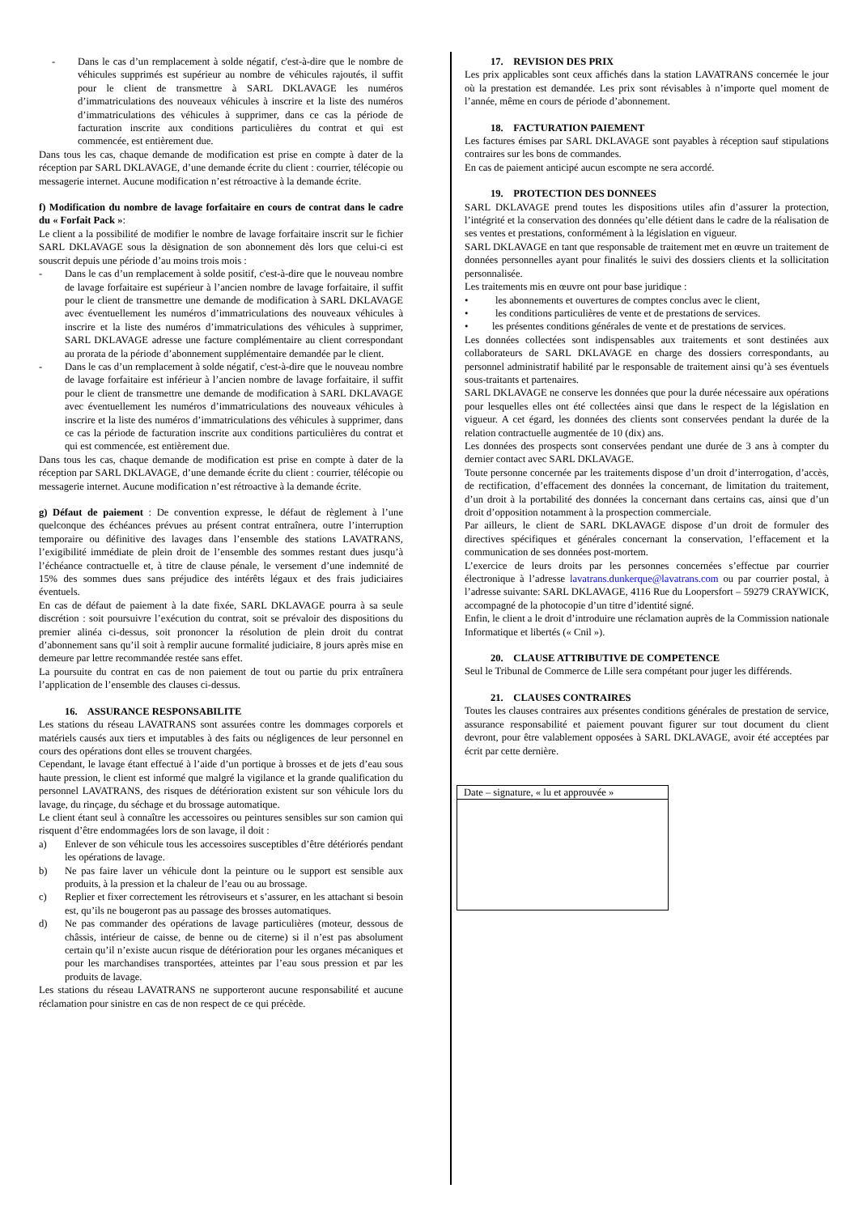- Dans le cas d’un remplacement à solde négatif, c'est-à-dire que le nombre de véhicules supprimés est supérieur au nombre de véhicules rajoutés, il suffit pour le client de transmettre à SARL DKLAVAGE les numéros d’immatriculations des nouveaux véhicules à inscrire et la liste des numéros d’immatriculations des véhicules à supprimer, dans ce cas la période de facturation inscrite aux conditions particulières du contrat et qui est commencée, est entièrement due.
Dans tous les cas, chaque demande de modification est prise en compte à dater de la réception par SARL DKLAVAGE, d’une demande écrite du client : courrier, télécopie ou messagerie internet. Aucune modification n’est rétroactive à la demande écrite.
f) Modification du nombre de lavage forfaitaire en cours de contrat dans le cadre du « Forfait Pack »:
Le client a la possibilité de modifier le nombre de lavage forfaitaire inscrit sur le fichier SARL DKLAVAGE sous la dèsignation de son abonnement dès lors que celui-ci est souscrit depuis une période d’au moins trois mois :
- Dans le cas d’un remplacement à solde positif, c'est-à-dire que le nouveau nombre de lavage forfaitaire est supérieur à l’ancien nombre de lavage forfaitaire, il suffit pour le client de transmettre une demande de modification à SARL DKLAVAGE avec éventuellement les numéros d’immatriculations des nouveaux véhicules à inscrire et la liste des numéros d’immatriculations des véhicules à supprimer, SARL DKLAVAGE adresse une facture complémentaire au client correspondant au prorata de la période d’abonnement supplémentaire demandée par le client.
- Dans le cas d’un remplacement à solde négatif, c'est-à-dire que le nouveau nombre de lavage forfaitaire est inférieur à l’ancien nombre de lavage forfaitaire, il suffit pour le client de transmettre une demande de modification à SARL DKLAVAGE avec éventuellement les numéros d’immatriculations des nouveaux véhicules à inscrire et la liste des numéros d’immatriculations des véhicules à supprimer, dans ce cas la période de facturation inscrite aux conditions particulières du contrat et qui est commencée, est entièrement due.
Dans tous les cas, chaque demande de modification est prise en compte à dater de la réception par SARL DKLAVAGE, d’une demande écrite du client : courrier, télécopie ou messagerie internet. Aucune modification n’est rétroactive à la demande écrite.
g) Défaut de paiement : De convention expresse, le défaut de règlement à l’une quelconque des échéances prévues au présent contrat entraînera, outre l’interruption temporaire ou définitive des lavages dans l’ensemble des stations LAVATRANS, l’exigibilité immédiate de plein droit de l’ensemble des sommes restant dues jusqu’à l’échéance contractuelle et, à titre de clause pénale, le versement d’une indemnité de 15% des sommes dues sans préjudice des intérêts légaux et des frais judiciaires éventuels.
En cas de défaut de paiement à la date fixée, SARL DKLAVAGE pourra à sa seule discrétion : soit poursuivre l’exécution du contrat, soit se prévaloir des dispositions du premier alinéa ci-dessus, soit prononcer la résolution de plein droit du contrat d’abonnement sans qu’il soit à remplir aucune formalité judiciaire, 8 jours après mise en demeure par lettre recommandée restée sans effet.
La poursuite du contrat en cas de non paiement de tout ou partie du prix entraînera l’application de l’ensemble des clauses ci-dessus.
16. ASSURANCE RESPONSABILITE
Les stations du réseau LAVATRANS sont assurées contre les dommages corporels et matériels causés aux tiers et imputables à des faits ou négligences de leur personnel en cours des opérations dont elles se trouvent chargées.
Cependant, le lavage étant effectué à l’aide d’un portique à brosses et de jets d’eau sous haute pression, le client est informé que malgré la vigilance et la grande qualification du personnel LAVATRANS, des risques de détérioration existent sur son véhicule lors du lavage, du rinçage, du séchage et du brossage automatique.
Le client étant seul à connaître les accessoires ou peintures sensibles sur son camion qui risquent d’être endommagées lors de son lavage, il doit :
a) Enlever de son véhicule tous les accessoires susceptibles d’être détériorés pendant les opérations de lavage.
b) Ne pas faire laver un véhicule dont la peinture ou le support est sensible aux produits, à la pression et la chaleur de l’eau ou au brossage.
c) Replier et fixer correctement les rétroviseurs et s’assurer, en les attachant si besoin est, qu’ils ne bougeront pas au passage des brosses automatiques.
d) Ne pas commander des opérations de lavage particulières (moteur, dessous de châssis, intérieur de caisse, de benne ou de citerne) si il n’est pas absolument certain qu’il n’existe aucun risque de détérioration pour les organes mécaniques et pour les marchandises transportées, atteintes par l’eau sous pression et par les produits de lavage.
Les stations du réseau LAVATRANS ne supporteront aucune responsabilité et aucune réclamation pour sinistre en cas de non respect de ce qui précède.
17. REVISION DES PRIX
Les prix applicables sont ceux affichés dans la station LAVATRANS concernée le jour où la prestation est demandée. Les prix sont révisables à n’importe quel moment de l’année, même en cours de période d’abonnement.
18. FACTURATION PAIEMENT
Les factures émises par SARL DKLAVAGE sont payables à réception sauf stipulations contraires sur les bons de commandes.
En cas de paiement anticipé aucun escompte ne sera accordé.
19. PROTECTION DES DONNEES
SARL DKLAVAGE prend toutes les dispositions utiles afin d’assurer la protection, l’intégrité et la conservation des données qu’elle détient dans le cadre de la réalisation de ses ventes et prestations, conformément à la législation en vigueur.
SARL DKLAVAGE en tant que responsable de traitement met en œuvre un traitement de données personnelles ayant pour finalités le suivi des dossiers clients et la sollicitation personnalisée.
Les traitements mis en œuvre ont pour base juridique :
• les abonnements et ouvertures de comptes conclus avec le client,
• les conditions particulières de vente et de prestations de services.
• les présentes conditions générales de vente et de prestations de services.
Les données collectées sont indispensables aux traitements et sont destinées aux collaborateurs de SARL DKLAVAGE en charge des dossiers correspondants, au personnel administratif habilité par le responsable de traitement ainsi qu’à ses éventuels sous-traitants et partenaires.
SARL DKLAVAGE ne conserve les données que pour la durée nécessaire aux opérations pour lesquelles elles ont été collectées ainsi que dans le respect de la législation en vigueur. A cet égard, les données des clients sont conservées pendant la durée de la relation contractuelle augmentée de 10 (dix) ans.
Les données des prospects sont conservées pendant une durée de 3 ans à compter du dernier contact avec SARL DKLAVAGE.
Toute personne concernée par les traitements dispose d’un droit d’interrogation, d’accès, de rectification, d’effacement des données la concernant, de limitation du traitement, d’un droit à la portabilité des données la concernant dans certains cas, ainsi que d’un droit d’opposition notamment à la prospection commerciale.
Par ailleurs, le client de SARL DKLAVAGE dispose d’un droit de formuler des directives spécifiques et générales concernant la conservation, l’effacement et la communication de ses données post-mortem.
L’exercice de leurs droits par les personnes concernées s’effectue par courrier électronique à l’adresse lavatrans.dunkerque@lavatrans.com ou par courrier postal, à l’adresse suivante: SARL DKLAVAGE, 4116 Rue du Loopersfort – 59279 CRAYWICK, accompagné de la photocopie d’un titre d’identité signé.
Enfin, le client a le droit d’introduire une réclamation auprès de la Commission nationale Informatique et libertés (« Cnil »).
20. CLAUSE ATTRIBUTIVE DE COMPETENCE
Seul le Tribunal de Commerce de Lille sera compétant pour juger les différends.
21. CLAUSES CONTRAIRES
Toutes les clauses contraires aux présentes conditions générales de prestation de service, assurance responsabilité et paiement pouvant figurer sur tout document du client devront, pour être valablement opposées à SARL DKLAVAGE, avoir été acceptées par écrit par cette dernière.
Date – signature, « lu et approuvée »